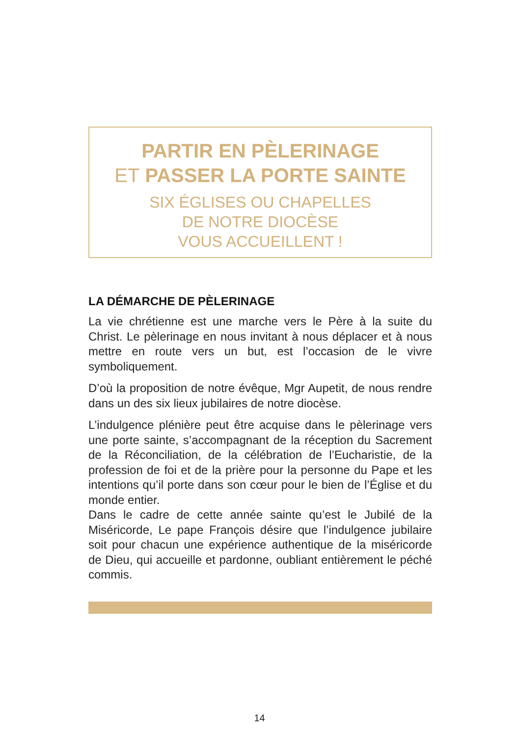PARTIR EN PÈLERINAGE
ET PASSER LA PORTE SAINTE
SIX ÉGLISES OU CHAPELLES
DE NOTRE DIOCÈSE
VOUS ACCUEILLENT !
LA DÉMARCHE DE PÈLERINAGE
La vie chrétienne est une marche vers le Père à la suite du Christ. Le pèlerinage en nous invitant à nous déplacer et à nous mettre en route vers un but, est l’occasion de le vivre symboliquement.
D’où la proposition de notre évêque, Mgr Aupetit, de nous rendre dans un des six lieux jubilaires de notre diocèse.
L’indulgence plénière peut être acquise dans le pèlerinage vers une porte sainte, s’accompagnant de la réception du Sacrement de la Réconciliation, de la célébration de l’Eucharistie, de la profession de foi et de la prière pour la personne du Pape et les intentions qu’il porte dans son cœur pour le bien de l’Église et du monde entier.
Dans le cadre de cette année sainte qu’est le Jubilé de la Miséricorde, Le pape François désire que l’indulgence jubilaire soit pour chacun une expérience authentique de la miséricorde de Dieu, qui accueille et pardonne, oubliant entièrement le péché commis.
14